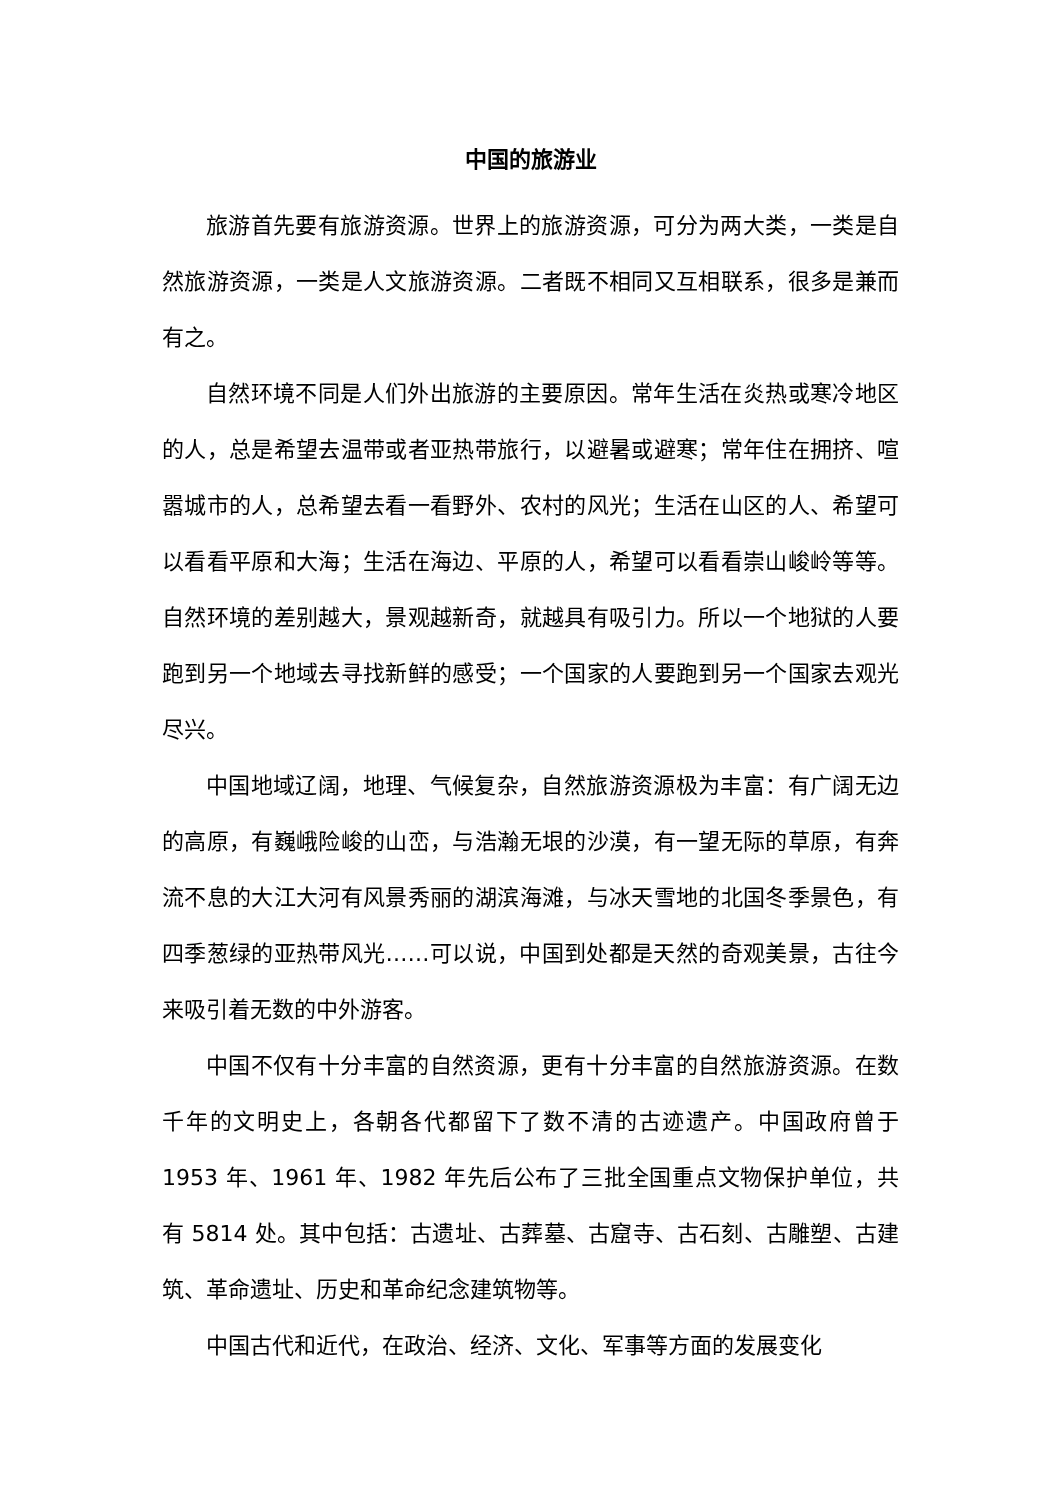中国的旅游业
旅游首先要有旅游资源。世界上的旅游资源，可分为两大类，一类是自然旅游资源，一类是人文旅游资源。二者既不相同又互相联系，很多是兼而有之。
自然环境不同是人们外出旅游的主要原因。常年生活在炎热或寒冷地区的人，总是希望去温带或者亚热带旅行，以避暑或避寒；常年住在拥挤、喧嚣城市的人，总希望去看一看野外、农村的风光；生活在山区的人、希望可以看看平原和大海；生活在海边、平原的人，希望可以看看崇山峻岭等等。自然环境的差别越大，景观越新奇，就越具有吸引力。所以一个地狱的人要跑到另一个地域去寻找新鲜的感受；一个国家的人要跑到另一个国家去观光尽兴。
中国地域辽阔，地理、气候复杂，自然旅游资源极为丰富：有广阔无边的高原，有巍峨险峻的山峦，与浩瀚无垠的沙漠，有一望无际的草原，有奔流不息的大江大河有风景秀丽的湖滨海滩，与冰天雪地的北国冬季景色，有四季葱绿的亚热带风光……可以说，中国到处都是天然的奇观美景，古往今来吸引着无数的中外游客。
中国不仅有十分丰富的自然资源，更有十分丰富的自然旅游资源。在数千年的文明史上，各朝各代都留下了数不清的古迹遗产。中国政府曾于 1953 年、1961 年、1982 年先后公布了三批全国重点文物保护单位，共有 5814 处。其中包括：古遗址、古葬墓、古窟寺、古石刻、古雕塑、古建筑、革命遗址、历史和革命纪念建筑物等。
中国古代和近代，在政治、经济、文化、军事等方面的发展变化